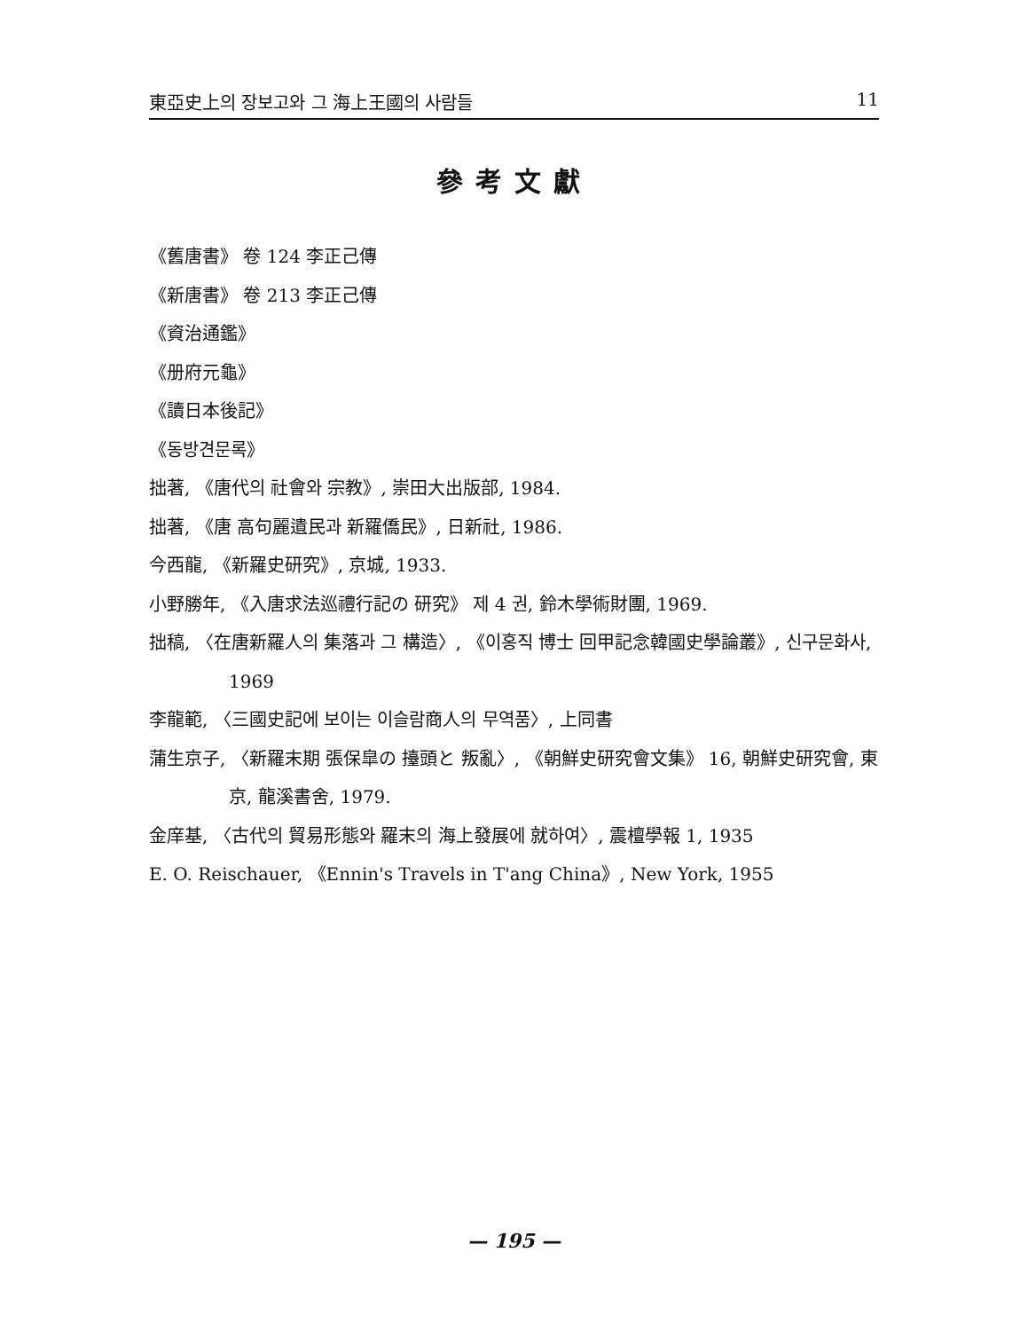東亞史上의 장보고와 그 海上王國의 사람들 11
參考文獻
《舊唐書》 卷 124 李正己傳
《新唐書》 卷 213 李正己傳
《資治通鑑》
《册府元龜》
《讀日本後記》
《동방견문록》
拙著, 《唐代의 社會와 宗教》, 崇田大出版部, 1984.
拙著, 《唐 高句麗遺民과 新羅僑民》, 日新社, 1986.
今西龍, 《新羅史研究》, 京城, 1933.
小野勝年, 《入唐求法巡禮行記の 研究》 제 4 권, 鈴木學術財團, 1969.
拙稿, 〈在唐新羅人의 集落과 그 構造〉, 《이홍직 博士 回甲記念韓國史學論叢》, 신구문화사, 1969
李龍範, 〈三國史記에 보이는 이슬람商人의 무역품〉, 上同書
蒲生京子, 〈新羅末期 張保皐の 擡頭と 叛亂〉, 《朝鮮史研究會文集》 16, 朝鮮史研究會, 東京, 龍溪書舍, 1979.
金庠基, 〈古代의 貿易形態와 羅末의 海上發展에 就하여〉, 震檀學報 1, 1935
E. O. Reischauer, 《Ennin's Travels in T'ang China》, New York, 1955
— 195 —